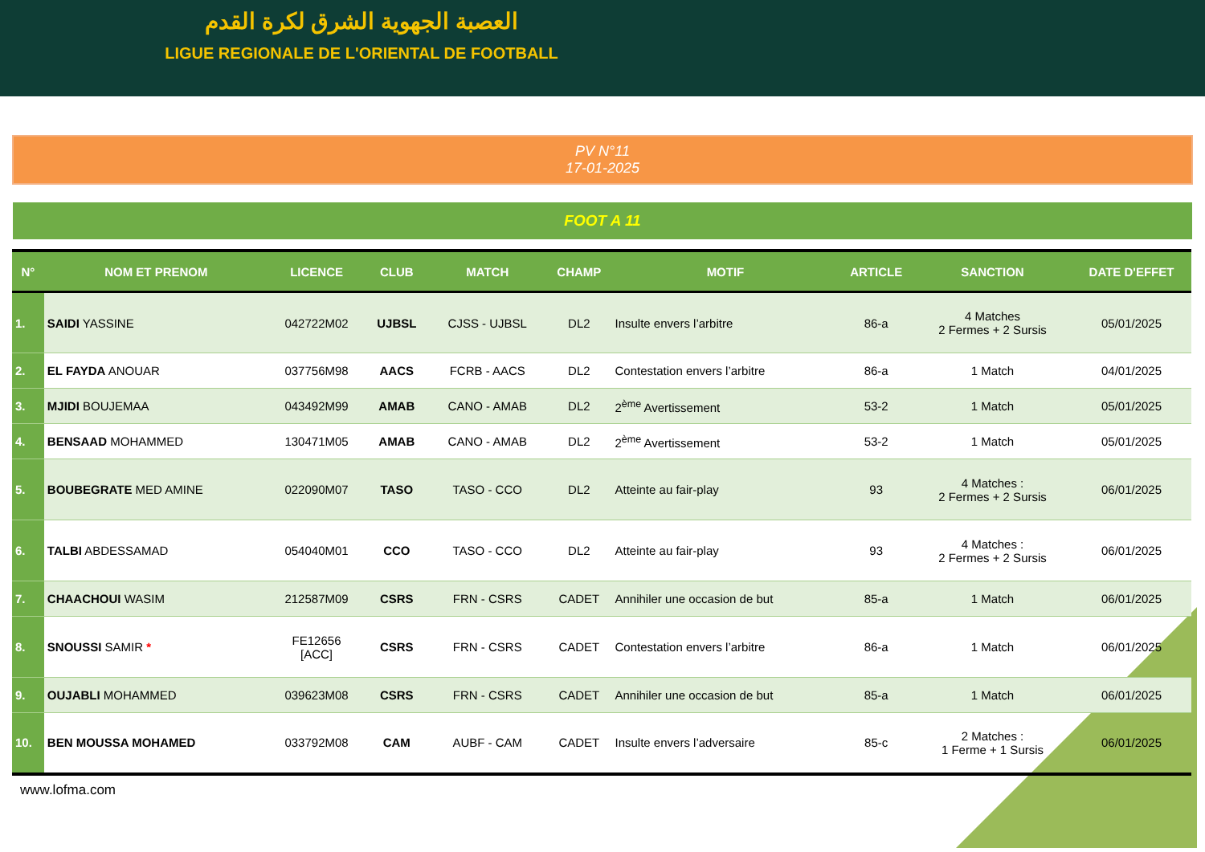العصبة الجهوية الشرق لكرة القدم
LIGUE REGIONALE DE L'ORIENTAL DE FOOTBALL
PV N°11
17-01-2025
FOOT A 11
| N° | NOM ET PRENOM | LICENCE | CLUB | MATCH | CHAMP | MOTIF | ARTICLE | SANCTION | DATE D'EFFET |
| --- | --- | --- | --- | --- | --- | --- | --- | --- | --- |
| 1. | SAIDI YASSINE | 042722M02 | UJBSL | CJSS - UJBSL | DL2 | Insulte envers l’arbitre | 86-a | 4 Matches 2 Fermes + 2 Sursis | 05/01/2025 |
| 2. | EL FAYDA ANOUAR | 037756M98 | AACS | FCRB - AACS | DL2 | Contestation envers l’arbitre | 86-a | 1 Match | 04/01/2025 |
| 3. | MJIDI BOUJEMAA | 043492M99 | AMAB | CANO - AMAB | DL2 | 2<sup>ème</sup> Avertissement | 53-2 | 1 Match | 05/01/2025 |
| 4. | BENSAAD MOHAMMED | 130471M05 | AMAB | CANO - AMAB | DL2 | 2<sup>ème</sup> Avertissement | 53-2 | 1 Match | 05/01/2025 |
| 5. | BOUBEGRATE MED AMINE | 022090M07 | TASO | TASO - CCO | DL2 | Atteinte au fair-play | 93 | 4 Matches : 2 Fermes + 2 Sursis | 06/01/2025 |
| 6. | TALBI ABDESSAMAD | 054040M01 | CCO | TASO - CCO | DL2 | Atteinte au fair-play | 93 | 4 Matches : 2 Fermes + 2 Sursis | 06/01/2025 |
| 7. | CHAACHOUI WASIM | 212587M09 | CSRS | FRN - CSRS | CADET | Annihiler une occasion de but | 85-a | 1 Match | 06/01/2025 |
| 8. | SNOUSSI SAMIR * | FE12656 [ACC] | CSRS | FRN - CSRS | CADET | Contestation envers l’arbitre | 86-a | 1 Match | 06/01/2025 |
| 9. | OUJABLI MOHAMMED | 039623M08 | CSRS | FRN - CSRS | CADET | Annihiler une occasion de but | 85-a | 1 Match | 06/01/2025 |
| 10. | BEN MOUSSA MOHAMED | 033792M08 | CAM | AUBF - CAM | CADET | Insulte envers l’adversaire | 85-c | 2 Matches : 1 Ferme + 1 Sursis | 06/01/2025 |
www.lofma.com